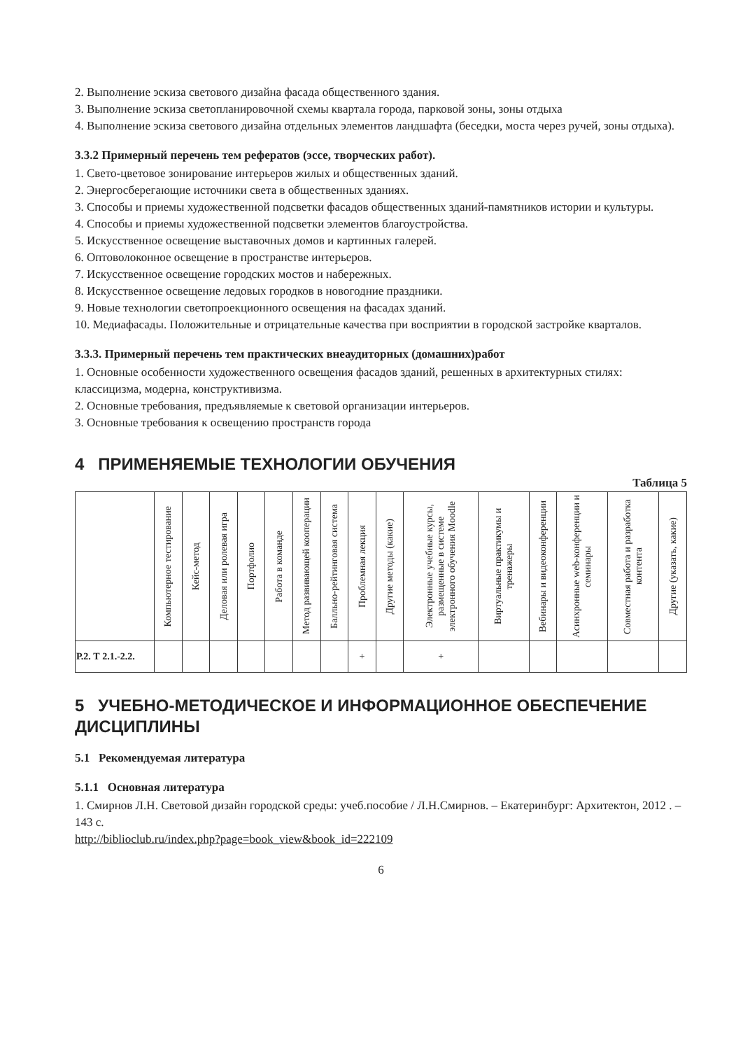2. Выполнение эскиза светового дизайна фасада общественного здания.
3. Выполнение эскиза светопланировочной схемы квартала города, парковой зоны, зоны отдыха
4. Выполнение эскиза светового дизайна отдельных элементов ландшафта (беседки, моста через ручей, зоны отдыха).
3.3.2 Примерный перечень тем рефератов (эссе, творческих работ).
1. Свето-цветовое зонирование интерьеров жилых и общественных зданий.
2. Энергосберегающие источники света в общественных зданиях.
3. Способы и приемы художественной подсветки фасадов общественных зданий-памятников истории и культуры.
4. Способы и приемы художественной подсветки элементов благоустройства.
5. Искусственное освещение выставочных домов и картинных галерей.
6. Оптоволоконное освещение в пространстве интерьеров.
7. Искусственное освещение городских мостов и набережных.
8. Искусственное освещение ледовых городков в новогодние праздники.
9. Новые технологии светопроекционного освещения на фасадах зданий.
10. Медиафасады. Положительные и отрицательные качества при восприятии в городской застройке кварталов.
3.3.3. Примерный перечень тем практических внеаудиторных (домашних)работ
1. Основные особенности художественного освещения фасадов зданий, решенных в архитектурных стилях: классицизма, модерна, конструктивизма.
2. Основные требования, предъявляемые к световой организации интерьеров.
3. Основные требования к освещению пространств города
4 ПРИМЕНЯЕМЫЕ ТЕХНОЛОГИИ ОБУЧЕНИЯ
Таблица 5
| | Компьютерное тестирование | Кейс-метод | Деловая или ролевая игра | Портфолио | Работа в команде | Метод развивающей кооперации | Балльно-рейтинговая система | Проблемная лекция | Другие методы (какие) | Электронные учебные курсы, размещенные в системе электронного обучения Moodle | Виртуальные практикумы и тренажеры | Вебинары и видеоконференции | Асинхронные web-конференции и семинары | Совместная работа и разработка контента | Другие (указать, какие) |
| --- | --- | --- | --- | --- | --- | --- | --- | --- | --- | --- | --- | --- | --- | --- | --- |
| Р.2. Т 2.1.-2.2. | | | | | | | | + | | + | | | | | |
5 УЧЕБНО-МЕТОДИЧЕСКОЕ И ИНФОРМАЦИОННОЕ ОБЕСПЕЧЕНИЕ ДИСЦИПЛИНЫ
5.1 Рекомендуемая литература
5.1.1 Основная литература
1. Смирнов Л.Н. Световой дизайн городской среды: учеб.пособие / Л.Н.Смирнов. – Екатеринбург: Архитектон, 2012 . – 143 с.
http://biblioclub.ru/index.php?page=book_view&book_id=222109
6